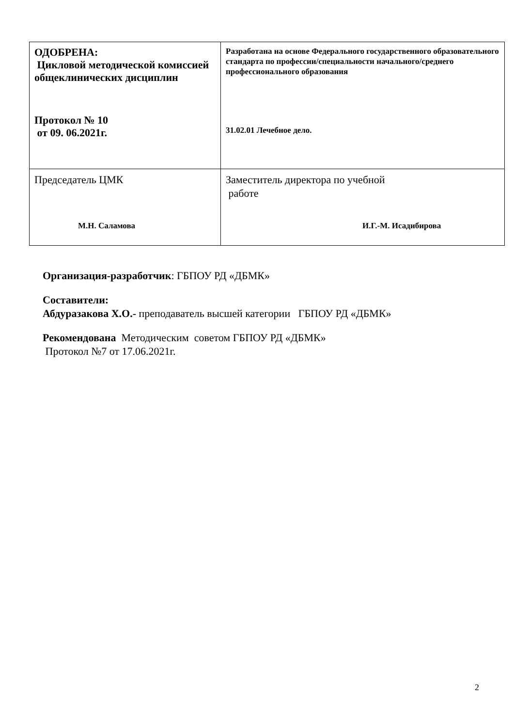| ОДОБРЕНА: Цикловой методической комиссией общеклинических дисциплин Протокол № 10 от 09. 06.2021г. | Разработана на основе Федерального государственного образовательного стандарта по профессии/специальности начального/среднего профессионального образования 31.02.01 Лечебное дело. |
| Председатель ЦМК М.Н. Саламова | Заместитель директора по учебной работе И.Г.-М. Исадибирова |
Организация-разработчик: ГБПОУ РД «ДБМК»
Составители:
Абдуразакова Х.О.- преподаватель высшей категории ГБПОУ РД «ДБМК»
Рекомендована Методическим советом ГБПОУ РД «ДБМК»
Протокол №7 от 17.06.2021г.
2